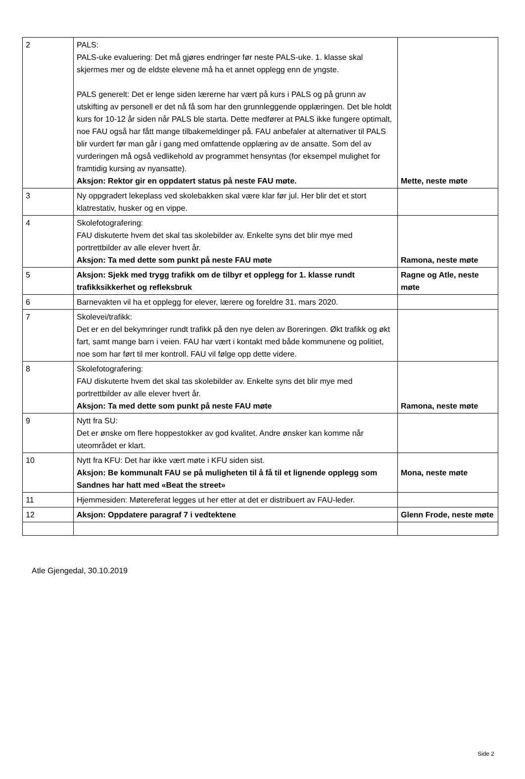| 2 | PALS: PALS-uke evaluering: Det må gjøres endringer før neste PALS-uke. 1. klasse skal skjermes mer og de eldste elevene må ha et annet opplegg enn de yngste. PALS generelt: Det er lenge siden lærerne har vært på kurs i PALS og på grunn av utskifting av personell er det nå få som har den grunnleggende opplæringen. Det ble holdt kurs for 10-12 år siden når PALS ble starta. Dette medfører at PALS ikke fungere optimalt, noe FAU også har fått mange tilbakemeldinger på. FAU anbefaler at alternativer til PALS blir vurdert før man går i gang med omfattende opplæring av de ansatte. Som del av vurderingen må også vedlikehold av programmet hensyntas (for eksempel mulighet for framtidig kursing av nyansatte). Aksjon: Rektor gir en oppdatert status på neste FAU møte. | Mette, neste møte |
| 3 | Ny oppgradert lekeplass ved skolebakken skal være klar før jul. Her blir det et stort klatrestativ, husker og en vippe. | |
| 4 | Skolefotografering: FAU diskuterte hvem det skal tas skolebilder av. Enkelte syns det blir mye med portrettbilder av alle elever hvert år. Aksjon: Ta med dette som punkt på neste FAU møte | Ramona, neste møte |
| 5 | Aksjon: Sjekk med trygg trafikk om de tilbyr et opplegg for 1. klasse rundt trafikksikkerhet og refleksbruk | Ragne og Atle, neste møte |
| 6 | Barnevakten vil ha et opplegg for elever, lærere og foreldre 31. mars 2020. | |
| 7 | Skolevei/trafikk: Det er en del bekymringer rundt trafikk på den nye delen av Boreringen. Økt trafikk og økt fart, samt mange barn i veien. FAU har vært i kontakt med både kommunene og politiet, noe som har ført til mer kontroll. FAU vil følge opp dette videre. | |
| 8 | Skolefotografering: FAU diskuterte hvem det skal tas skolebilder av. Enkelte syns det blir mye med portrettbilder av alle elever hvert år. Aksjon: Ta med dette som punkt på neste FAU møte | Ramona, neste møte |
| 9 | Nytt fra SU: Det er ønske om flere hoppestokker av god kvalitet. Andre ønsker kan komme når uteområdet er klart. | |
| 10 | Nytt fra KFU: Det har ikke vært møte i KFU siden sist. Aksjon: Be kommunalt FAU se på muligheten til å få til et lignende opplegg som Sandnes har hatt med «Beat the street» | Mona, neste møte |
| 11 | Hjemmesiden: Møtereferat legges ut her etter at det er distribuert av FAU-leder. | |
| 12 | Aksjon: Oppdatere paragraf 7 i vedtektene | Glenn Frode, neste møte |
Atle Gjengedal, 30.10.2019
Side 2